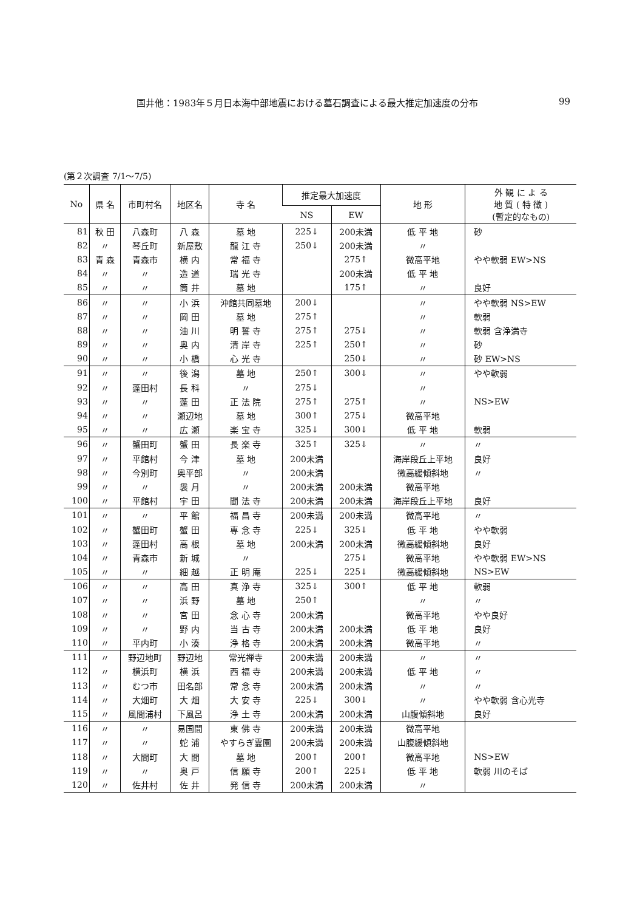国井他：1983年５月日本海中部地震における墓石調査による最大推定加速度の分布 99
(第２次調査 7/1～7/5)
| No | 県 名 | 市町村名 | 地区名 | 寺 名 | 推定最大加速度 | | 地 形 | 外 観 に よ る 地 質 ( 特 徴 ) (暫定的なもの) |
| --- | --- | --- | --- | --- | --- | --- | --- | --- |
| | | | | | NS | EW | | |
| 81 | 秋 田 | 八森町 | 八 森 | 墓 地 | 225↓ | 200未満 | 低 平 地 | 砂 |
| 82 | 〃 | 琴丘町 | 新屋敷 | 龍 江 寺 | 250↓ | 200未満 | 〃 | |
| 83 | 青 森 | 青森市 | 横 内 | 常 福 寺 | | 275↑ | 微高平地 | やや軟弱 EW>NS |
| 84 | 〃 | 〃 | 造 道 | 瑞 光 寺 | | 200未満 | 低 平 地 | |
| 85 | 〃 | 〃 | 筒 井 | 墓 地 | | 175↑ | 〃 | 良好 |
| 86 | 〃 | 〃 | 小 浜 | 沖館共同墓地 | 200↓ | | 〃 | やや軟弱 NS>EW |
| 87 | 〃 | 〃 | 岡 田 | 墓 地 | 275↑ | | 〃 | 軟弱 |
| 88 | 〃 | 〃 | 油 川 | 明 誓 寺 | 275↑ | 275↓ | 〃 | 軟弱 含浄満寺 |
| 89 | 〃 | 〃 | 奥 内 | 清 岸 寺 | 225↑ | 250↑ | 〃 | 砂 |
| 90 | 〃 | 〃 | 小 橋 | 心 光 寺 | | 250↓ | 〃 | 砂 EW>NS |
| 91 | 〃 | 〃 | 後 潟 | 墓 地 | 250↑ | 300↓ | 〃 | やや軟弱 |
| 92 | 〃 | 蓬田村 | 長 科 | 〃 | 275↓ | | 〃 | |
| 93 | 〃 | 〃 | 蓬 田 | 正 法 院 | 275↑ | 275↑ | 〃 | NS>EW |
| 94 | 〃 | 〃 | 瀬辺地 | 墓 地 | 300↑ | 275↓ | 微高平地 | |
| 95 | 〃 | 〃 | 広 瀬 | 楽 宝 寺 | 325↓ | 300↓ | 低 平 地 | 軟弱 |
| 96 | 〃 | 蟹田町 | 蟹 田 | 長 楽 寺 | 325↑ | 325↓ | 〃 | 〃 |
| 97 | 〃 | 平館村 | 今 津 | 墓 地 | 200未満 | | 海岸段丘上平地 | 良好 |
| 98 | 〃 | 今別町 | 奥平部 | 〃 | 200未満 | | 微高緩傾斜地 | 〃 |
| 99 | 〃 | 〃 | 袰 月 | 〃 | 200未満 | 200未満 | 微高平地 | |
| 100 | 〃 | 平館村 | 宇 田 | 聞 法 寺 | 200未満 | 200未満 | 海岸段丘上平地 | 良好 |
| 101 | 〃 | 〃 | 平 館 | 福 昌 寺 | 200未満 | 200未満 | 微高平地 | 〃 |
| 102 | 〃 | 蟹田町 | 蟹 田 | 専 念 寺 | 225↓ | 325↓ | 低 平 地 | やや軟弱 |
| 103 | 〃 | 蓬田村 | 高 根 | 墓 地 | 200未満 | 200未満 | 微高緩傾斜地 | 良好 |
| 104 | 〃 | 青森市 | 新 城 | 〃 | | 275↓ | 微高平地 | やや軟弱 EW>NS |
| 105 | 〃 | 〃 | 細 越 | 正 明 庵 | 225↓ | 225↓ | 微高緩傾斜地 | NS>EW |
| 106 | 〃 | 〃 | 高 田 | 真 浄 寺 | 325↓ | 300↑ | 低 平 地 | 軟弱 |
| 107 | 〃 | 〃 | 浜 野 | 墓 地 | 250↑ | | 〃 | 〃 |
| 108 | 〃 | 〃 | 宮 田 | 念 心 寺 | 200未満 | | 微高平地 | やや良好 |
| 109 | 〃 | 〃 | 野 内 | 当 古 寺 | 200未満 | 200未満 | 低 平 地 | 良好 |
| 110 | 〃 | 平内町 | 小 湊 | 浄 格 寺 | 200未満 | 200未満 | 微高平地 | 〃 |
| 111 | 〃 | 野辺地町 | 野辺地 | 常光禅寺 | 200未満 | 200未満 | 〃 | 〃 |
| 112 | 〃 | 横浜町 | 横 浜 | 西 福 寺 | 200未満 | 200未満 | 低 平 地 | 〃 |
| 113 | 〃 | むつ市 | 田名部 | 常 念 寺 | 200未満 | 200未満 | 〃 | 〃 |
| 114 | 〃 | 大畑町 | 大 畑 | 大 安 寺 | 225↓ | 300↓ | 〃 | やや軟弱 含心光寺 |
| 115 | 〃 | 風間浦村 | 下風呂 | 浄 土 寺 | 200未満 | 200未満 | 山腹傾斜地 | 良好 |
| 116 | 〃 | 〃 | 易国間 | 東 佛 寺 | 200未満 | 200未満 | 微高平地 | |
| 117 | 〃 | 〃 | 蛇 浦 | やすらぎ霊園 | 200未満 | 200未満 | 山腹緩傾斜地 | |
| 118 | 〃 | 大間町 | 大 間 | 墓 地 | 200↑ | 200↑ | 微高平地 | NS>EW |
| 119 | 〃 | 〃 | 奥 戸 | 信 願 寺 | 200↑ | 225↓ | 低 平 地 | 軟弱 川のそば |
| 120 | 〃 | 佐井村 | 佐 井 | 発 信 寺 | 200未満 | 200未満 | 〃 | |